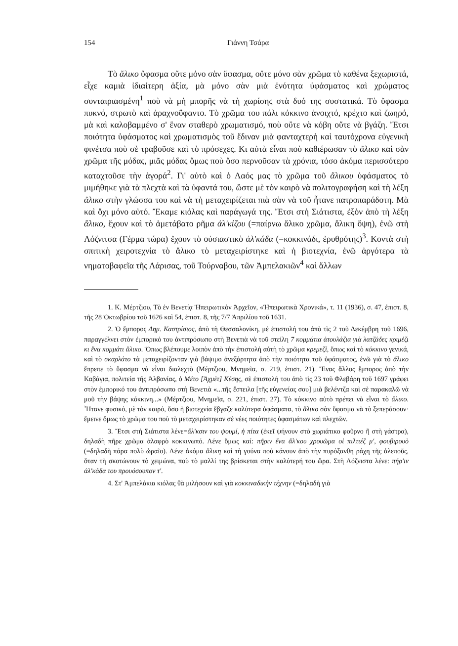154 Γιάννη Τσάρα
Τὸ ἄλικο ὕφασμα οὔτε μόνο σὰν ὕφασμα, οὔτε μόνο σὰν χρῶμα τὸ καθένα ξεχωριστά, εἶχε καμιὰ ἰδιαίτερη ἀξία, μὰ μόνο σὰν μιὰ ἑνότητα ὑφάσματος καὶ χρώματος συνταιριασμένη<sup>1</sup> ποὺ νὰ μὴ μπορῆς νὰ τὴ χωρίσης στὰ δυό της συστατικά. Τὸ ὕφασμα πυκνό, στρωτὸ καὶ ἀραχνοΰφαντο. Τὸ χρῶμα του πάλι κόκκινο ἀνοιχτό, κρέχτο καὶ ζωηρό, μὰ καὶ καλοβαμμένο σ' ἕναν σταθερὸ χρωματισμό, ποὺ οὔτε νὰ κόβη οὔτε νὰ βγάζη. Ἔτσι ποιότητα ὑφάσματος καὶ χρωματισμὸς τοῦ ἔδιναν μιὰ φανταχτερὴ καὶ ταυτόχρονα εὐγενικὴ φινέτσα ποὺ σὲ τραβοῦσε καὶ τὸ πρόσεχες. Κι αὐτὰ εἶναι ποὺ καθιέρωσαν τὸ ἄλικο καὶ σὰν χρῶμα τῆς μόδας, μιᾶς μόδας ὅμως ποὺ ὅσο περνοῦσαν τὰ χρόνια, τόσο ἀκόμα περισσότερο καταχτοῦσε τὴν ἀγορά<sup>2</sup>. Γι' αὐτὸ καὶ ὁ Λαός μας τὸ χρῶμα τοῦ ἄλικου ὑφάσματος τὸ μιμήθηκε γιὰ τὰ πλεχτὰ καὶ τὰ ὑφαντά του, ὥστε μὲ τὸν καιρὸ νὰ πολιτογραφήση καὶ τὴ λέξη ἄλικο στὴν γλώσσα του καὶ νὰ τὴ μεταχειρίζεται πιὰ σὰν νὰ τοῦ ἦτανε πατροπαράδοτη. Μὰ καὶ ὄχι μόνο αὐτό. Ἔκαμε κιόλας καὶ παράγωγά της. Ἔτσι στὴ Σιάτιστα, ἐξὸν ἀπὸ τὴ λέξη ἄλικο, ἔχουν καὶ τὸ ἀμετάβατο ρῆμα ἀλ'κίζου (=παίρνω ἄλικο χρῶμα, ἄλικη ὄψη), ἐνῶ στὴ Λόζνιτσα (Γέρμα τώρα) ἔχουν τὸ οὐσιαστικὸ ἀλ'κάδα (=κοκκινάδι, ἐρυθρότης)<sup>3</sup>. Κοντὰ στὴ σπιτικὴ χειροτεχνία τὸ ἄλικο τὸ μεταχειρίστηκε καὶ ἡ βιοτεχνία, ἐνῶ ἀργότερα τὰ νηματοβαφεῖα τῆς Λάρισας, τοῦ Τούρναβου, τῶν Ἀμπελακιῶν<sup>4</sup> καὶ ἄλλων
1. Κ. Μέρτζιου, Τὸ ἐν Βενετίᾳ Ἠπειρωτικὸν Ἀρχεῖον, «Ἠπειρωτικὰ Χρονικά», τ. 11 (1936), σ. 47, ἐπιστ. 8, τῆς 28 Ὀκτωβρίου τοῦ 1626 καὶ 54, ἐπιστ. 8, τῆς 7/7 Ἀπριλίου τοῦ 1631.
2. Ὁ ἔμπορος Δημ. Καστρίσιος, ἀπὸ τὴ Θεσσαλονίκη, μὲ ἐπιστολή του ἀπὸ τὶς 2 τοῦ Δεκέμβρη τοῦ 1696, παραγγέλνει στὸν ἐμπορικό του ἀντιπρόσωπο στὴ Βενετιὰ νὰ τοῦ στείλη 7 κομμάτια ἀτουλάζια γιὰ λατζάδες κριμέζι κι ἕνα κομμάτι ἄλικο. Ὅπως βλέπουμε λοιπὸν ἀπὸ τὴν ἐπιστολὴ αὐτὴ τὸ χρῶμα κρεμεζί, ὅπως καὶ τὸ κόκκινο γενικά, καὶ τὸ σκαρλάτο τὰ μεταχειρίζονταν γιὰ βάψιμο ἀνεξάρτητα ἀπὸ τὴν ποιότητα τοῦ ὑφάσματος, ἐνῶ γιὰ τὸ ἄλικο ἔπρεπε τὸ ὕφασμα νὰ εἶναι διαλεχτὸ (Μέρτζιου, Μνημεῖα, σ. 219, ἐπιστ. 21). Ἕνας ἄλλος ἔμπορος ἀπὸ τὴν Καβάγια, πολιτεία τῆς Ἀλβανίας, ὁ Μέτο [Ἀχμὲτ] Κέσης, σὲ ἐπιστολή του ἀπὸ τὶς 23 τοῦ Φλεβάρη τοῦ 1697 γράφει στὸν ἐμπορικό του ἀντιπρόσωπο στὴ Βενετιὰ «...τῆς ἔστειλα [τῆς εὐγενείας σου] μιὰ βελέντζα καὶ σὲ παρακαλῶ νὰ μοῦ τὴν βάψης κόκκινη...» (Μέρτζιου, Μνημεῖα, σ. 221, ἐπιστ. 27). Τὸ κόκκινο αὐτὸ πρέπει νὰ εἶναι τὸ ἄλικο. Ἦτανε φυσικό, μὲ τὸν καιρό, ὅσο ἡ βιοτεχνία ἔβγαζε καλύτερα ὑφάσματα, τὸ ἄλικο σὰν ὕφασμα νὰ τὸ ξεπεράσουν· ἔμεινε ὅμως τὸ χρῶμα του ποὺ τὸ μεταχειρίστηκαν σὲ νέες ποιότητες ὑφασμάτων καὶ πλεχτῶν.
3. Ἔτσι στὴ Σιάτιστα λένε=ἄλ'κσιν του ψουμί, ἡ πίτα (ἐκεῖ ψήνουν στὸ χωριάτικο φοῦρνο ἢ στὴ γάστρα), δηλαδὴ πῆρε χρῶμα ἀλαφρὸ κοκκινωπό. Λένε ὅμως καί: πῆριν ἕνα ἄλ'κου χρουῶμα οἱ πιλτιέζ μ', φουβιρουὸ (=δηλαδὴ πάρα πολὺ ὡραῖο). Λένε ἀκόμα ἄλικη καὶ τὴ γούνα ποὺ κάνουν ἀπὸ τὴν πυρόξανθη ράχη τῆς ἀλεποῦς, ὅταν τὴ σκοτώνουν τὸ χειμώνα, ποὺ τὸ μαλλί της βρίσκεται στὴν καλύτερή του ὥρα. Στὴ Λόζνιστα λένε: πήρ'ιν ἀλ'κάδα του προυόσουπον τ'.
4. Στ' Ἀμπελάκια κιόλας θὰ μιλήσουν καὶ γιὰ κοκκιναδικὴν τέχνην (=δηλαδὴ γιὰ